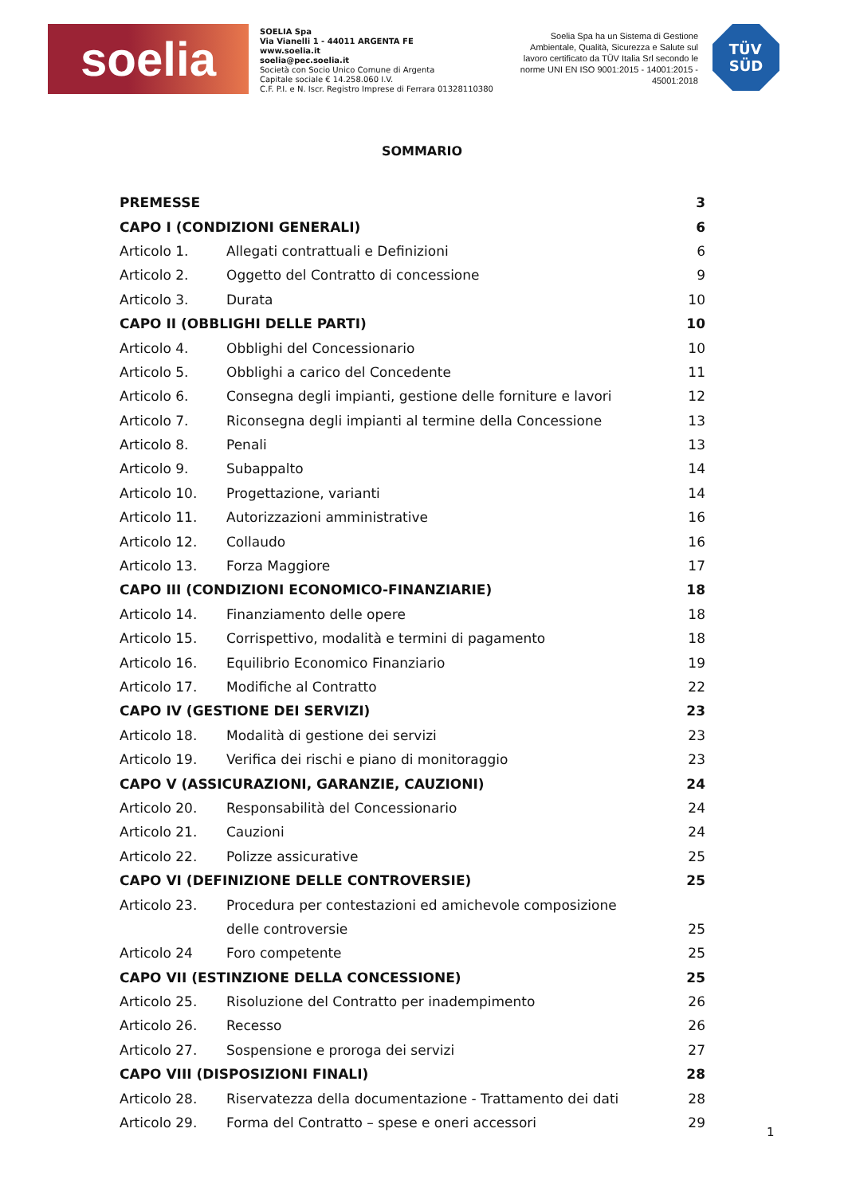soelia
SOELIA Spa
Via Vianelli 1 - 44011 ARGENTA FE
www.soelia.it
soelia@pec.soelia.it
Società con Socio Unico Comune di Argenta
Capitale sociale € 14.258.060 I.V.
C.F. P.I. e N. Iscr. Registro Imprese di Ferrara 01328110380
Soelia Spa ha un Sistema di Gestione Ambientale, Qualità, Sicurezza e Salute sul lavoro certificato da TÜV Italia Srl secondo le norme UNI EN ISO 9001:2015 - 14001:2015 - 45001:2018
TÜV
SÜD
SOMMARIO
| PREMESSE | | 3 |
| CAPO I (CONDIZIONI GENERALI) | | 6 |
| Articolo 1. | Allegati contrattuali e Definizioni | 6 |
| Articolo 2. | Oggetto del Contratto di concessione | 9 |
| Articolo 3. | Durata | 10 |
| CAPO II (OBBLIGHI DELLE PARTI) | | 10 |
| Articolo 4. | Obblighi del Concessionario | 10 |
| Articolo 5. | Obblighi a carico del Concedente | 11 |
| Articolo 6. | Consegna degli impianti, gestione delle forniture e lavori | 12 |
| Articolo 7. | Riconsegna degli impianti al termine della Concessione | 13 |
| Articolo 8. | Penali | 13 |
| Articolo 9. | Subappalto | 14 |
| Articolo 10. | Progettazione, varianti | 14 |
| Articolo 11. | Autorizzazioni amministrative | 16 |
| Articolo 12. | Collaudo | 16 |
| Articolo 13. | Forza Maggiore | 17 |
| CAPO III (CONDIZIONI ECONOMICO-FINANZIARIE) | | 18 |
| Articolo 14. | Finanziamento delle opere | 18 |
| Articolo 15. | Corrispettivo, modalità e termini di pagamento | 18 |
| Articolo 16. | Equilibrio Economico Finanziario | 19 |
| Articolo 17. | Modifiche al Contratto | 22 |
| CAPO IV (GESTIONE DEI SERVIZI) | | 23 |
| Articolo 18. | Modalità di gestione dei servizi | 23 |
| Articolo 19. | Verifica dei rischi e piano di monitoraggio | 23 |
| CAPO V (ASSICURAZIONI, GARANZIE, CAUZIONI) | | 24 |
| Articolo 20. | Responsabilità del Concessionario | 24 |
| Articolo 21. | Cauzioni | 24 |
| Articolo 22. | Polizze assicurative | 25 |
| CAPO VI (DEFINIZIONE DELLE CONTROVERSIE) | | 25 |
| Articolo 23. | Procedura per contestazioni ed amichevole composizione | |
| | delle controversie | 25 |
| Articolo 24 | Foro competente | 25 |
| CAPO VII (ESTINZIONE DELLA CONCESSIONE) | | 25 |
| Articolo 25. | Risoluzione del Contratto per inadempimento | 26 |
| Articolo 26. | Recesso | 26 |
| Articolo 27. | Sospensione e proroga dei servizi | 27 |
| CAPO VIII (DISPOSIZIONI FINALI) | | 28 |
| Articolo 28. | Riservatezza della documentazione - Trattamento dei dati | 28 |
| Articolo 29. | Forma del Contratto – spese e oneri accessori | 29 |
1